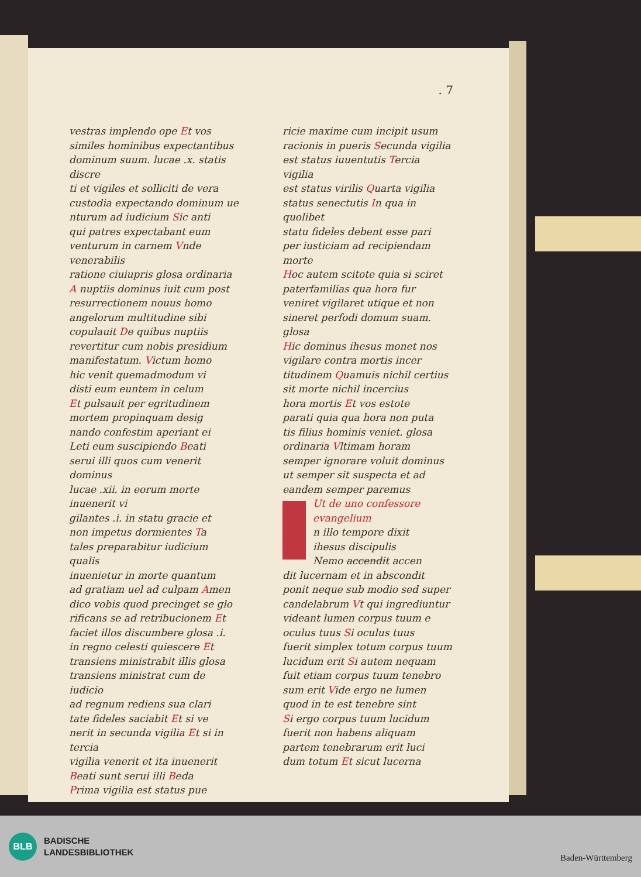. 7
vestras implendo ope Et vos
similes hominibus expectantibus
dominum suum. lucae .x. statis discre
ti et vigiles et solliciti de vera
custodia expectando dominum ue
nturum ad iudicium Sic anti
qui patres expectabant eum
venturum in carnem Vnde venerabilis
ratione ciuiupris glosa ordinaria
A nuptiis dominus iuit cum post
resurrectionem nouus homo
angelorum multitudine sibi
copulauit De quibus nuptiis
revertitur cum nobis presidium
manifestatum. Victum homo
hic venit quemadmodum vi
disti eum euntem in celum
Et pulsauit per egritudinem
mortem propinquam desig
nando confestim aperiant ei
Leti eum suscipiendo Beati
serui illi quos cum venerit dominus
lucae .xii. in eorum morte inuenerit vi
gilantes .i. in statu gracie et
non impetus dormientes Ta
tales preparabitur iudicium qualis
inuenietur in morte quantum
ad gratiam uel ad culpam Amen
dico vobis quod precinget se glo
rificans se ad retribucionem Et
faciet illos discumbere glosa .i.
in regno celesti quiescere Et
transiens ministrabit illis glosa
transiens ministrat cum de iudicio
ad regnum rediens sua clari
tate fideles saciabit Et si ve
nerit in secunda vigilia Et si in tercia
vigilia venerit et ita inuenerit
Beati sunt serui illi Beda
Prima vigilia est status pue
ricie maxime cum incipit usum
racionis in pueris Secunda vigilia
est status iuuentutis Tercia vigilia
est status virilis Quarta vigilia
status senectutis In qua in quolibet
statu fideles debent esse pari
per iusticiam ad recipiendam morte
Hoc autem scitote quia si sciret
paterfamilias qua hora fur
veniret vigilaret utique et non
sineret perfodi domum suam. glosa
Hic dominus ihesus monet nos
vigilare contra mortis incer
titudinem Quamuis nichil certius
sit morte nichil incercius
hora mortis Et vos estote
parati quia qua hora non puta
tis filius hominis veniet. glosa
ordinaria Vltimam horam
semper ignorare voluit dominus
ut semper sit suspecta et ad
eandem semper paremus
Ut de uno confessore evangelium
n illo tempore dixit
ihesus discipulis
Nemo accendit accen
dit lucernam et in abscondit
ponit neque sub modio sed super
candelabrum Vt qui ingrediuntur
videant lumen corpus tuum e
oculus tuus Si oculus tuus
fuerit simplex totum corpus tuum
lucidum erit Si autem nequam
fuit etiam corpus tuum tenebro
sum erit Vide ergo ne lumen
quod in te est tenebre sint
Si ergo corpus tuum lucidum
fuerit non habens aliquam
partem tenebrarum erit luci
dum totum Et sicut lucerna
BLB
BADISCHE
LANDESBIBLIOTHEK
Baden-Württemberg